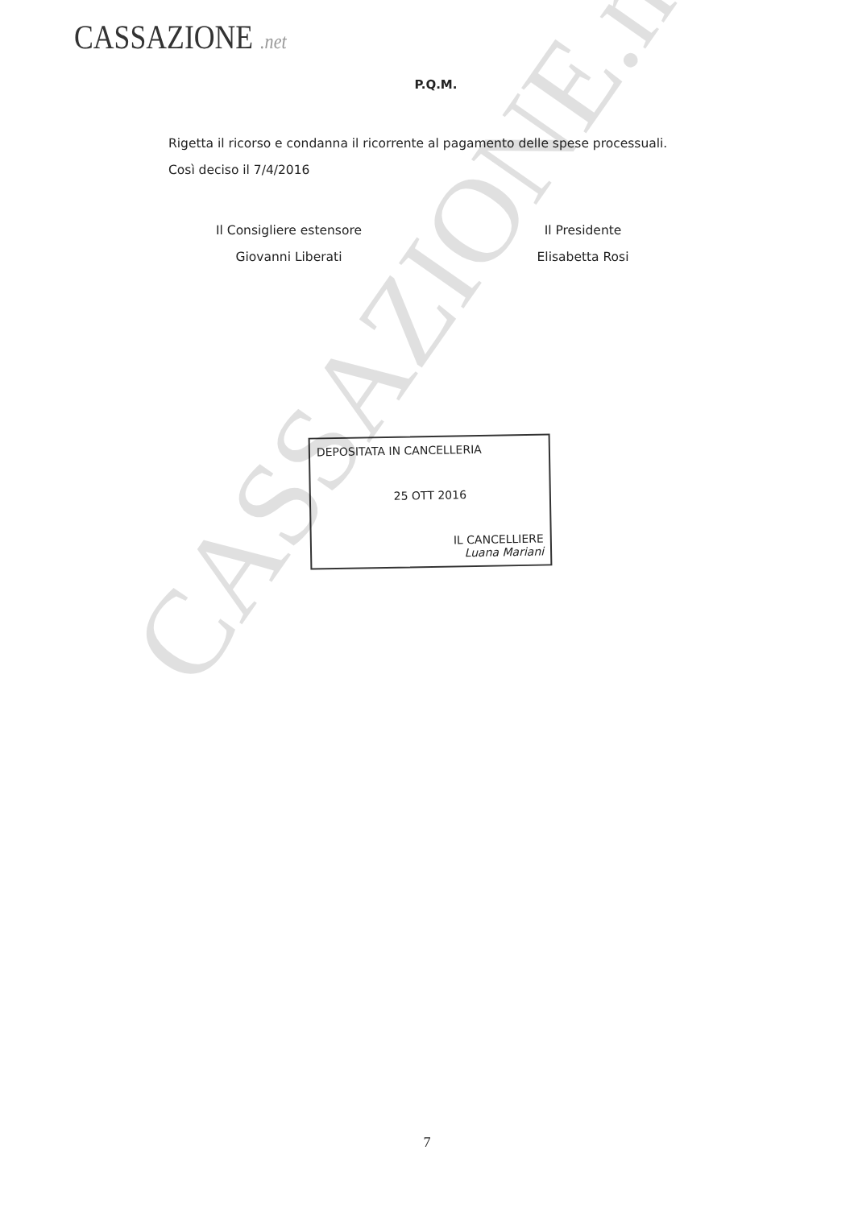CASSAZIONE .net
P.Q.M.
Rigetta il ricorso e condanna il ricorrente al pagamento delle spese processuali.
Così deciso il 7/4/2016
Il Consigliere estensore
Giovanni Liberati
Il Presidente
Elisabetta Rosi
DEPOSITATA IN CANCELLERIA
25 OTT 2016
IL CANCELLIERE
Luana Mariani
CASSAZIONE.net
7